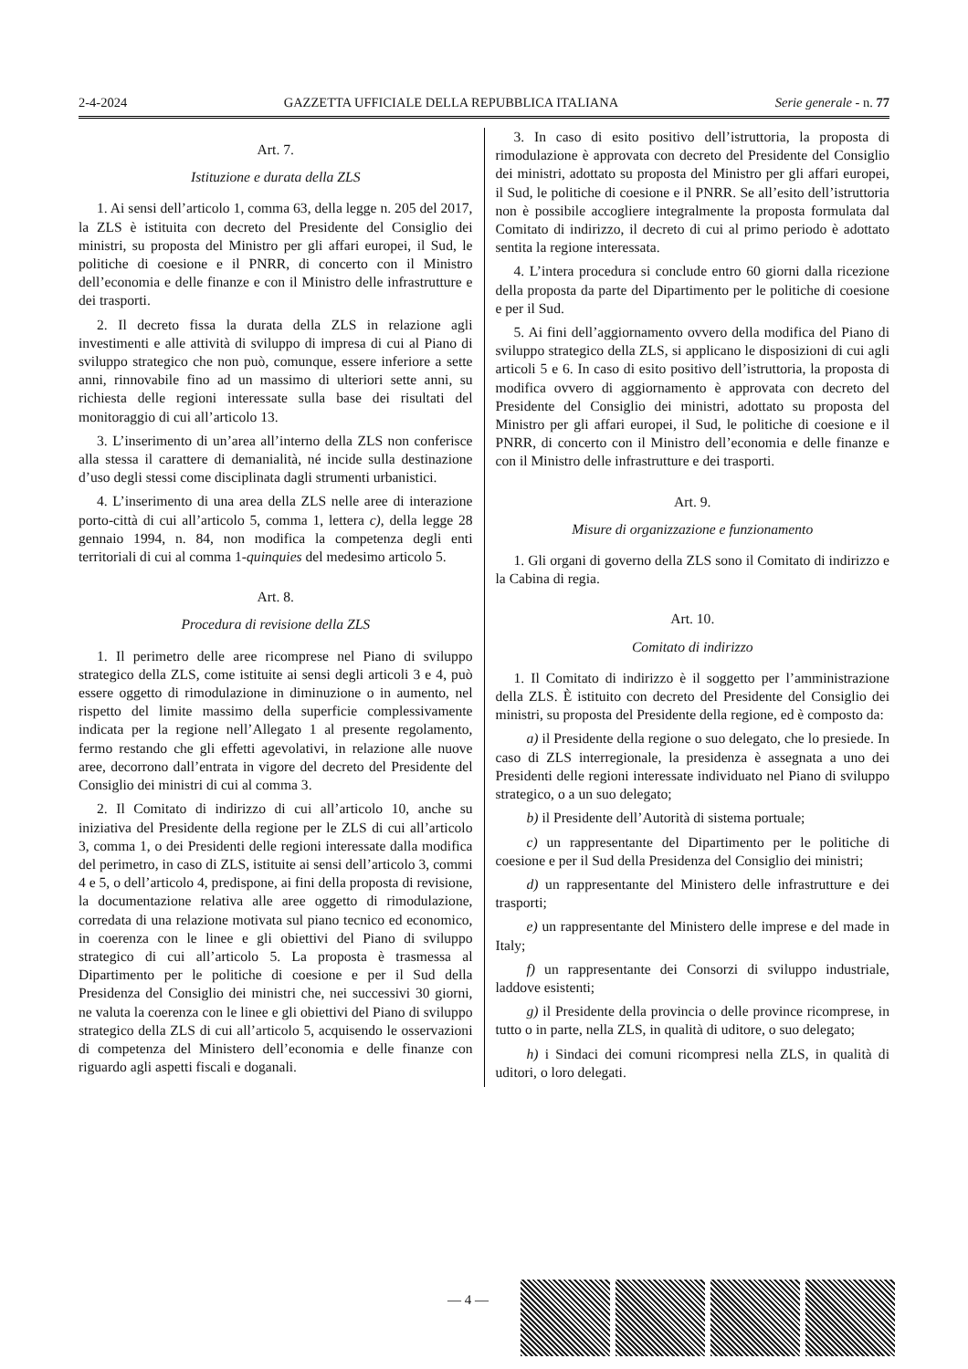2-4-2024 GAZZETTA UFFICIALE DELLA REPUBBLICA ITALIANA Serie generale - n. 77
Art. 7.
Istituzione e durata della ZLS
1. Ai sensi dell’articolo 1, comma 63, della legge n. 205 del 2017, la ZLS è istituita con decreto del Presidente del Consiglio dei ministri, su proposta del Ministro per gli affari europei, il Sud, le politiche di coesione e il PNRR, di concerto con il Ministro dell’economia e delle finanze e con il Ministro delle infrastrutture e dei trasporti.
2. Il decreto fissa la durata della ZLS in relazione agli investimenti e alle attività di sviluppo di impresa di cui al Piano di sviluppo strategico che non può, comunque, essere inferiore a sette anni, rinnovabile fino ad un massimo di ulteriori sette anni, su richiesta delle regioni interessate sulla base dei risultati del monitoraggio di cui all’articolo 13.
3. L’inserimento di un’area all’interno della ZLS non conferisce alla stessa il carattere di demanialità, né incide sulla destinazione d’uso degli stessi come disciplinata dagli strumenti urbanistici.
4. L’inserimento di una area della ZLS nelle aree di interazione porto-città di cui all’articolo 5, comma 1, lettera c), della legge 28 gennaio 1994, n. 84, non modifica la competenza degli enti territoriali di cui al comma 1-quinquies del medesimo articolo 5.
Art. 8.
Procedura di revisione della ZLS
1. Il perimetro delle aree ricomprese nel Piano di sviluppo strategico della ZLS, come istituite ai sensi degli articoli 3 e 4, può essere oggetto di rimodulazione in diminuzione o in aumento, nel rispetto del limite massimo della superficie complessivamente indicata per la regione nell’Allegato 1 al presente regolamento, fermo restando che gli effetti agevolativi, in relazione alle nuove aree, decorrono dall’entrata in vigore del decreto del Presidente del Consiglio dei ministri di cui al comma 3.
2. Il Comitato di indirizzo di cui all’articolo 10, anche su iniziativa del Presidente della regione per le ZLS di cui all’articolo 3, comma 1, o dei Presidenti delle regioni interessate dalla modifica del perimetro, in caso di ZLS, istituite ai sensi dell’articolo 3, commi 4 e 5, o dell’articolo 4, predispone, ai fini della proposta di revisione, la documentazione relativa alle aree oggetto di rimodulazione, corredata di una relazione motivata sul piano tecnico ed economico, in coerenza con le linee e gli obiettivi del Piano di sviluppo strategico di cui all’articolo 5. La proposta è trasmessa al Dipartimento per le politiche di coesione e per il Sud della Presidenza del Consiglio dei ministri che, nei successivi 30 giorni, ne valuta la coerenza con le linee e gli obiettivi del Piano di sviluppo strategico della ZLS di cui all’articolo 5, acquisendo le osservazioni di competenza del Ministero dell’economia e delle finanze con riguardo agli aspetti fiscali e doganali.
3. In caso di esito positivo dell’istruttoria, la proposta di rimodulazione è approvata con decreto del Presidente del Consiglio dei ministri, adottato su proposta del Ministro per gli affari europei, il Sud, le politiche di coesione e il PNRR. Se all’esito dell’istruttoria non è possibile accogliere integralmente la proposta formulata dal Comitato di indirizzo, il decreto di cui al primo periodo è adottato sentita la regione interessata.
4. L’intera procedura si conclude entro 60 giorni dalla ricezione della proposta da parte del Dipartimento per le politiche di coesione e per il Sud.
5. Ai fini dell’aggiornamento ovvero della modifica del Piano di sviluppo strategico della ZLS, si applicano le disposizioni di cui agli articoli 5 e 6. In caso di esito positivo dell’istruttoria, la proposta di modifica ovvero di aggiornamento è approvata con decreto del Presidente del Consiglio dei ministri, adottato su proposta del Ministro per gli affari europei, il Sud, le politiche di coesione e il PNRR, di concerto con il Ministro dell’economia e delle finanze e con il Ministro delle infrastrutture e dei trasporti.
Art. 9.
Misure di organizzazione e funzionamento
1. Gli organi di governo della ZLS sono il Comitato di indirizzo e la Cabina di regia.
Art. 10.
Comitato di indirizzo
1. Il Comitato di indirizzo è il soggetto per l’amministrazione della ZLS. È istituito con decreto del Presidente del Consiglio dei ministri, su proposta del Presidente della regione, ed è composto da:
a) il Presidente della regione o suo delegato, che lo presiede. In caso di ZLS interregionale, la presidenza è assegnata a uno dei Presidenti delle regioni interessate individuato nel Piano di sviluppo strategico, o a un suo delegato;
b) il Presidente dell’Autorità di sistema portuale;
c) un rappresentante del Dipartimento per le politiche di coesione e per il Sud della Presidenza del Consiglio dei ministri;
d) un rappresentante del Ministero delle infrastrutture e dei trasporti;
e) un rappresentante del Ministero delle imprese e del made in Italy;
f) un rappresentante dei Consorzi di sviluppo industriale, laddove esistenti;
g) il Presidente della provincia o delle province ricomprese, in tutto o in parte, nella ZLS, in qualità di uditore, o suo delegato;
h) i Sindaci dei comuni ricompresi nella ZLS, in qualità di uditori, o loro delegati.
— 4 —